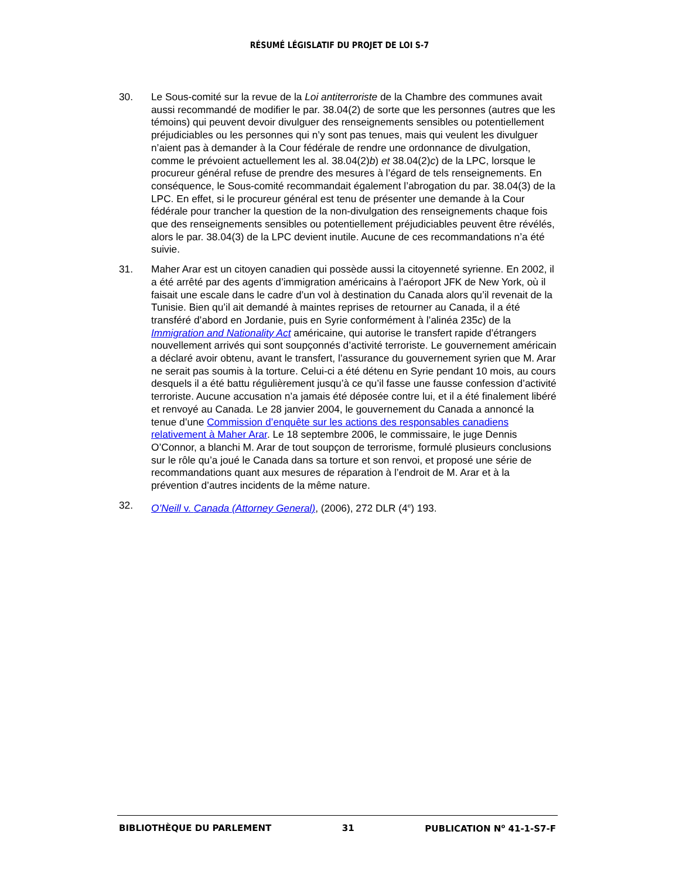RÉSUMÉ LÉGISLATIF DU PROJET DE LOI S-7
30. Le Sous-comité sur la revue de la Loi antiterroriste de la Chambre des communes avait aussi recommandé de modifier le par. 38.04(2) de sorte que les personnes (autres que les témoins) qui peuvent devoir divulguer des renseignements sensibles ou potentiellement préjudiciables ou les personnes qui n’y sont pas tenues, mais qui veulent les divulguer n’aient pas à demander à la Cour fédérale de rendre une ordonnance de divulgation, comme le prévoient actuellement les al. 38.04(2)b) et 38.04(2)c) de la LPC, lorsque le procureur général refuse de prendre des mesures à l’égard de tels renseignements. En conséquence, le Sous-comité recommandait également l’abrogation du par. 38.04(3) de la LPC. En effet, si le procureur général est tenu de présenter une demande à la Cour fédérale pour trancher la question de la non-divulgation des renseignements chaque fois que des renseignements sensibles ou potentiellement préjudiciables peuvent être révélés, alors le par. 38.04(3) de la LPC devient inutile. Aucune de ces recommandations n’a été suivie.
31. Maher Arar est un citoyen canadien qui possède aussi la citoyenneté syrienne. En 2002, il a été arrêté par des agents d’immigration américains à l’aéroport JFK de New York, où il faisait une escale dans le cadre d’un vol à destination du Canada alors qu’il revenait de la Tunisie. Bien qu’il ait demandé à maintes reprises de retourner au Canada, il a été transféré d’abord en Jordanie, puis en Syrie conformément à l’alinéa 235c) de la Immigration and Nationality Act américaine, qui autorise le transfert rapide d’étrangers nouvellement arrivés qui sont soupçonnés d’activité terroriste. Le gouvernement américain a déclaré avoir obtenu, avant le transfert, l’assurance du gouvernement syrien que M. Arar ne serait pas soumis à la torture. Celui-ci a été détenu en Syrie pendant 10 mois, au cours desquels il a été battu régulièrement jusqu’à ce qu’il fasse une fausse confession d’activité terroriste. Aucune accusation n’a jamais été déposée contre lui, et il a été finalement libéré et renvoyé au Canada. Le 28 janvier 2004, le gouvernement du Canada a annoncé la tenue d’une Commission d’enquête sur les actions des responsables canadiens relativement à Maher Arar. Le 18 septembre 2006, le commissaire, le juge Dennis O’Connor, a blanchi M. Arar de tout soupçon de terrorisme, formulé plusieurs conclusions sur le rôle qu’a joué le Canada dans sa torture et son renvoi, et proposé une série de recommandations quant aux mesures de réparation à l’endroit de M. Arar et à la prévention d’autres incidents de la même nature.
32. O’Neill v. Canada (Attorney General), (2006), 272 DLR (4<sup>e</sup>) 193.
BIBLIOTHÈQUE DU PARLEMENT 31 PUBLICATION N<sup>o</sup> 41-1-S7-F